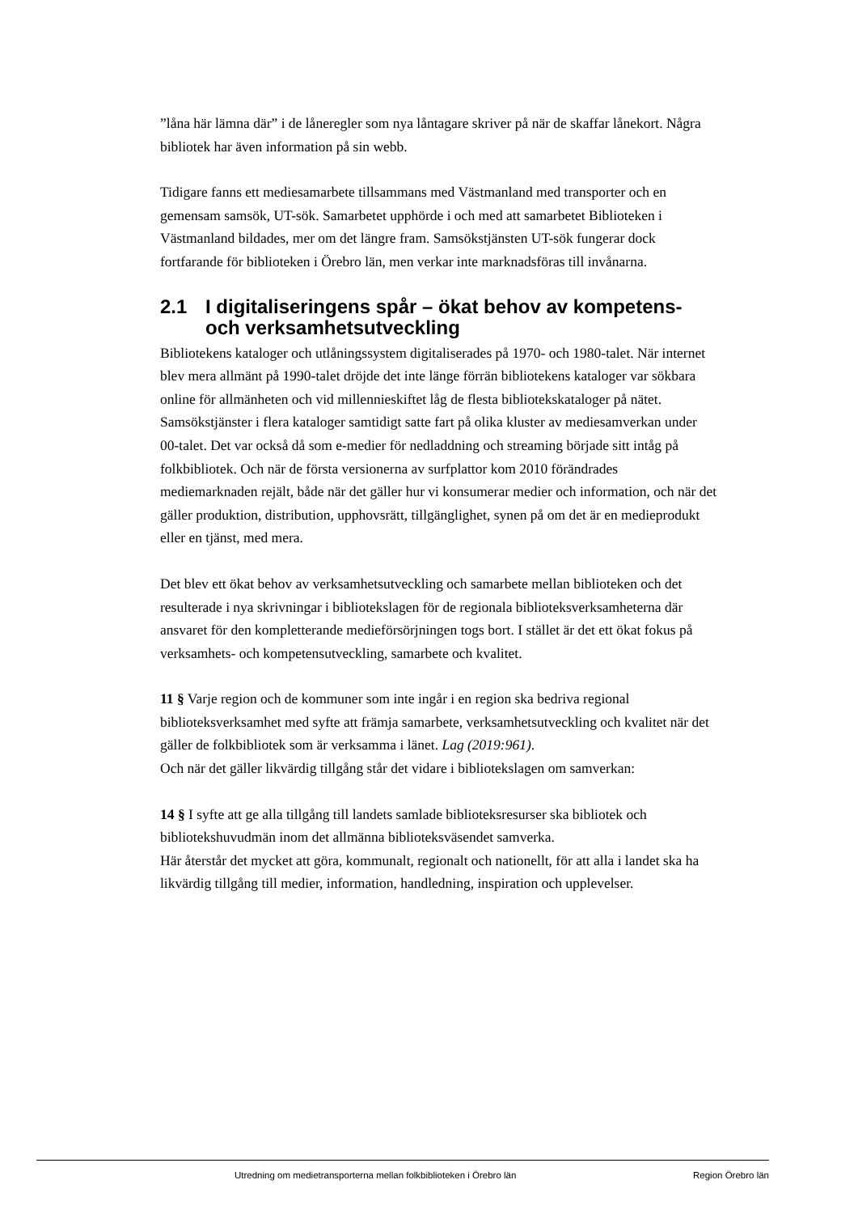”låna här lämna där” i de låneregler som nya låntagare skriver på när de skaffar lånekort. Några bibliotek har även information på sin webb.
Tidigare fanns ett mediesamarbete tillsammans med Västmanland med transporter och en gemensam samsök, UT-sök. Samarbetet upphörde i och med att samarbetet Biblioteken i Västmanland bildades, mer om det längre fram. Samsökstjänsten UT-sök fungerar dock fortfarande för biblioteken i Örebro län, men verkar inte marknadsföras till invånarna.
2.1 I digitaliseringens spår – ökat behov av kompetens- och verksamhetsutveckling
Bibliotekens kataloger och utlåningssystem digitaliserades på 1970- och 1980-talet. När internet blev mera allmänt på 1990-talet dröjde det inte länge förrän bibliotekens kataloger var sökbara online för allmänheten och vid millennieskiftet låg de flesta bibliotekskataloger på nätet. Samsökstjänster i flera kataloger samtidigt satte fart på olika kluster av mediesamverkan under 00-talet. Det var också då som e-medier för nedladdning och streaming började sitt intåg på folkbibliotek. Och när de första versionerna av surfplattor kom 2010 förändrades mediemarknaden rejält, både när det gäller hur vi konsumerar medier och information, och när det gäller produktion, distribution, upphovsrätt, tillgänglighet, synen på om det är en medieprodukt eller en tjänst, med mera.
Det blev ett ökat behov av verksamhetsutveckling och samarbete mellan biblioteken och det resulterade i nya skrivningar i bibliotekslagen för de regionala biblioteksverksamheterna där ansvaret för den kompletterande medieförsörjningen togs bort. I stället är det ett ökat fokus på verksamhets- och kompetensutveckling, samarbete och kvalitet.
11 § Varje region och de kommuner som inte ingår i en region ska bedriva regional biblioteksverksamhet med syfte att främja samarbete, verksamhetsutveckling och kvalitet när det gäller de folkbibliotek som är verksamma i länet. Lag (2019:961).
Och när det gäller likvärdig tillgång står det vidare i bibliotekslagen om samverkan:
14 § I syfte att ge alla tillgång till landets samlade biblioteksresurser ska bibliotek och bibliotekshuvudmän inom det allmänna biblioteksväsendet samverka.
Här återstår det mycket att göra, kommunalt, regionalt och nationellt, för att alla i landet ska ha likvärdig tillgång till medier, information, handledning, inspiration och upplevelser.
Utredning om medietransporterna mellan folkbiblioteken i Örebro län Region Örebro län